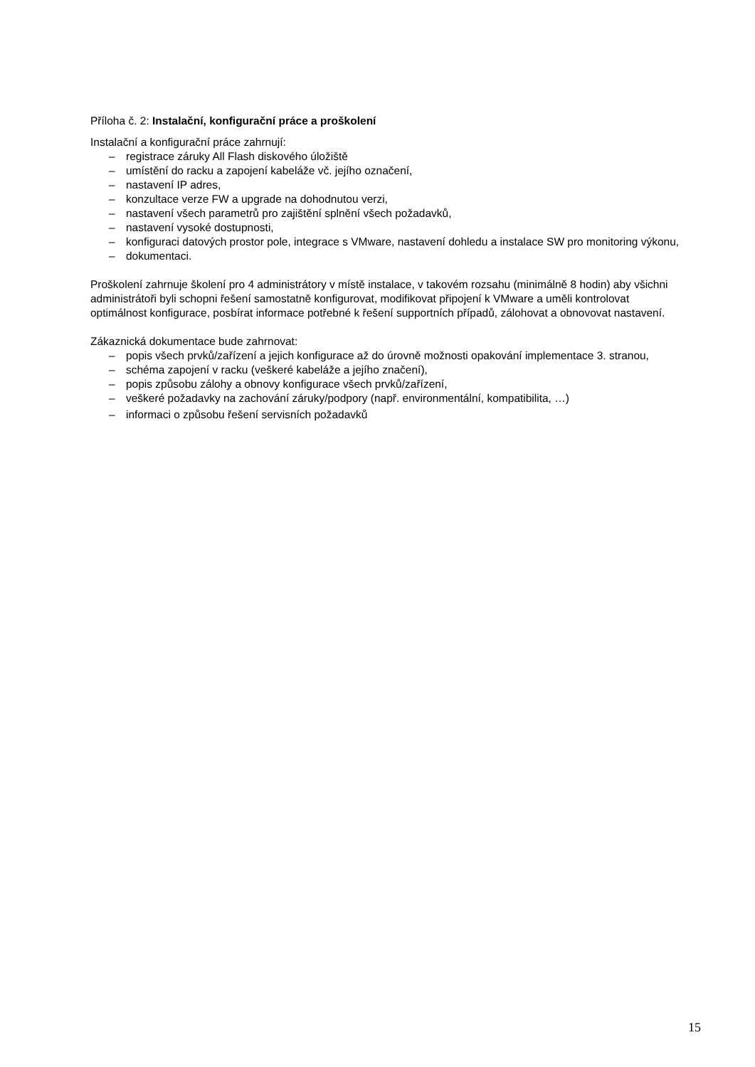Příloha č. 2: Instalační, konfigurační práce a proškolení
Instalační a konfigurační práce zahrnují:
– registrace záruky All Flash diskového úložiště
– umístění do racku a zapojení kabeláže vč. jejího označení,
– nastavení IP adres,
– konzultace verze FW a upgrade na dohodnutou verzi,
– nastavení všech parametrů pro zajištění splnění všech požadavků,
– nastavení vysoké dostupnosti,
– konfiguraci datových prostor pole, integrace s VMware, nastavení dohledu a instalace SW pro monitoring výkonu,
– dokumentaci.
Proškolení zahrnuje školení pro 4 administrátory v místě instalace, v takovém rozsahu (minimálně 8 hodin) aby všichni administrátoři byli schopni řešení samostatně konfigurovat, modifikovat připojení k VMware a uměli kontrolovat optimálnost konfigurace, posbírat informace potřebné k řešení supportních případů, zálohovat a obnovovat nastavení.
Zákaznická dokumentace bude zahrnovat:
– popis všech prvků/zařízení a jejich konfigurace až do úrovně možnosti opakování implementace 3. stranou,
– schéma zapojení v racku (veškeré kabeláže a jejího značení),
– popis způsobu zálohy a obnovy konfigurace všech prvků/zařízení,
– veškeré požadavky na zachování záruky/podpory (např. environmentální, kompatibilita, …)
– informaci o způsobu řešení servisních požadavků
15